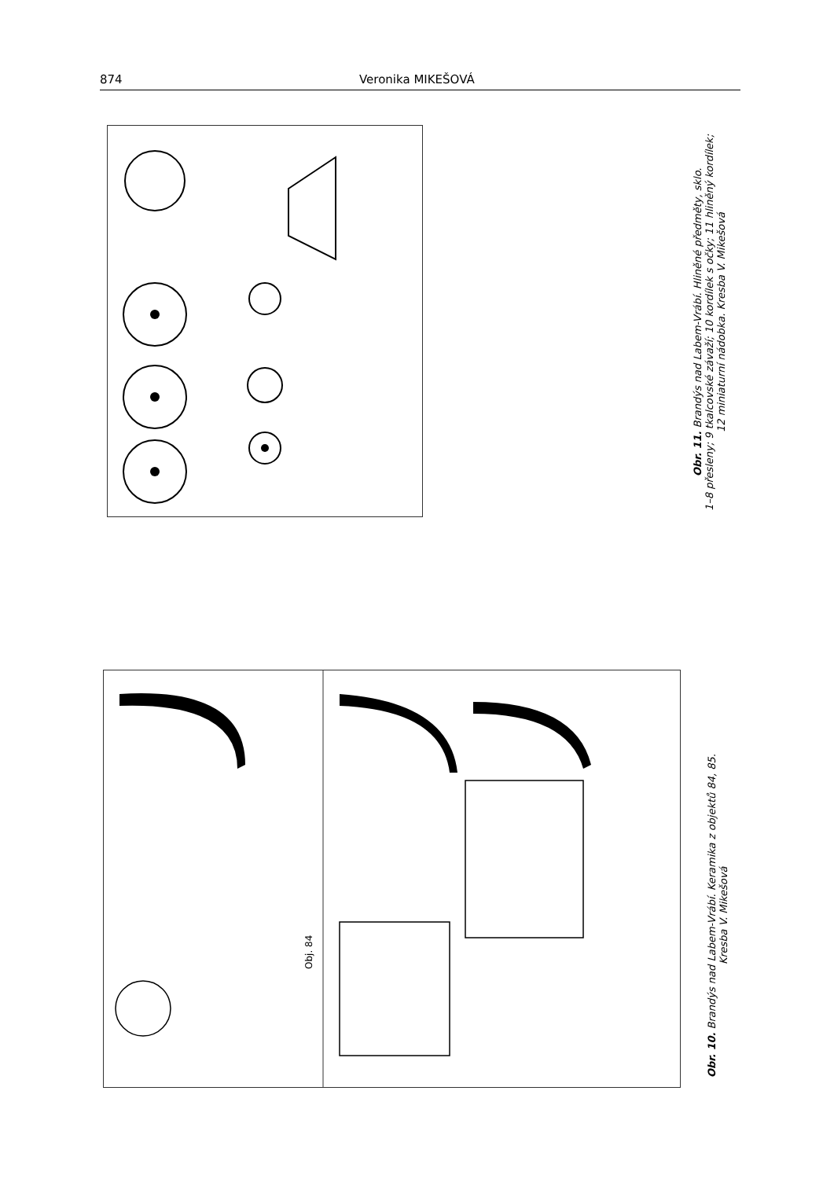874 Veronika MIKEŠOVÁ
Obr. 11. Brandýs nad Labem-Vrábí. Hliněné předměty, sklo.
1–8 přesleny; 9 tkalcovské závaží; 10 kordílek s očky; 11 hliněný kordílek;
12 miniaturní nádobka. Kresba V. Mikešová
Obj. 84
Obr. 10. Brandýs nad Labem-Vrábí. Keramika z objektů 84, 85.
Kresba V. Mikešová